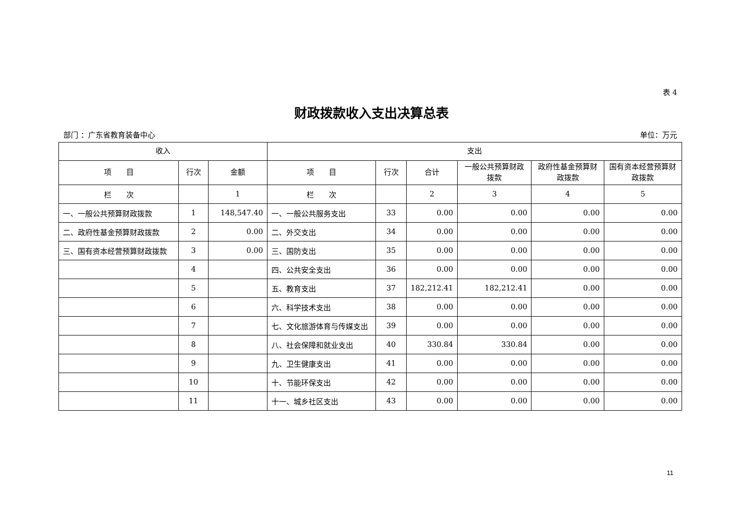表 4
财政拨款收入支出决算总表
部门 ：广东省教育装备中心 单位：万元
| 收入 | | | 支出 | | | | | |
| --- | --- | --- | --- | --- | --- | --- | --- | --- |
| 项 目 | 行次 | 金额 | 项 目 | 行次 | 合计 | 一般公共预算财政拨款 | 政府性基金预算财政拨款 | 国有资本经营预算财政拨款 |
| 栏 次 | | 1 | 栏 次 | | 2 | 3 | 4 | 5 |
| 一、一般公共预算财政拨款 | 1 | 148,547.40 | 一、一般公共服务支出 | 33 | 0.00 | 0.00 | 0.00 | 0.00 |
| 二、政府性基金预算财政拨款 | 2 | 0.00 | 二、外交支出 | 34 | 0.00 | 0.00 | 0.00 | 0.00 |
| 三、国有资本经营预算财政拨款 | 3 | 0.00 | 三、国防支出 | 35 | 0.00 | 0.00 | 0.00 | 0.00 |
| | 4 | | 四、公共安全支出 | 36 | 0.00 | 0.00 | 0.00 | 0.00 |
| | 5 | | 五、教育支出 | 37 | 182,212.41 | 182,212.41 | 0.00 | 0.00 |
| | 6 | | 六、科学技术支出 | 38 | 0.00 | 0.00 | 0.00 | 0.00 |
| | 7 | | 七、文化旅游体育与传媒支出 | 39 | 0.00 | 0.00 | 0.00 | 0.00 |
| | 8 | | 八、社会保障和就业支出 | 40 | 330.84 | 330.84 | 0.00 | 0.00 |
| | 9 | | 九、卫生健康支出 | 41 | 0.00 | 0.00 | 0.00 | 0.00 |
| | 10 | | 十、节能环保支出 | 42 | 0.00 | 0.00 | 0.00 | 0.00 |
| | 11 | | 十一、城乡社区支出 | 43 | 0.00 | 0.00 | 0.00 | 0.00 |
11